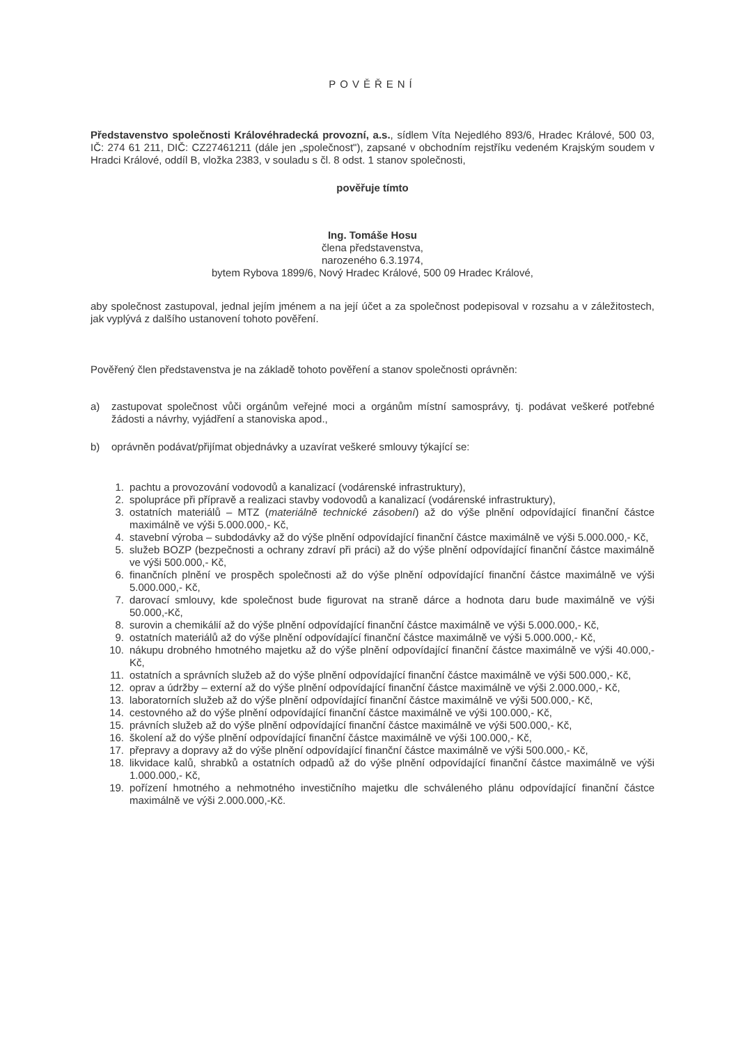POVĚŘENÍ
Představenstvo společnosti Královéhradecká provozní, a.s., sídlem Víta Nejedlého 893/6, Hradec Králové, 500 03, IČ: 274 61 211, DIČ: CZ27461211 (dále jen „společnost"), zapsané v obchodním rejstříku vedeném Krajským soudem v Hradci Králové, oddíl B, vložka 2383, v souladu s čl. 8 odst. 1 stanov společnosti,
pověřuje tímto
Ing. Tomáše Hosu
člena představenstva,
narozeného 6.3.1974,
bytem Rybova 1899/6, Nový Hradec Králové, 500 09 Hradec Králové,
aby společnost zastupoval, jednal jejím jménem a na její účet a za společnost podepisoval v rozsahu a v záležitostech, jak vyplývá z dalšího ustanovení tohoto pověření.
Pověřený člen představenstva je na základě tohoto pověření a stanov společnosti oprávněn:
a) zastupovat společnost vůči orgánům veřejné moci a orgánům místní samosprávy, tj. podávat veškeré potřebné žádosti a návrhy, vyjádření a stanoviska apod.,
b) oprávněn podávat/přijímat objednávky a uzavírat veškeré smlouvy týkající se:
1. pachtu a provozování vodovodů a kanalizací (vodárenské infrastruktury),
2. spolupráce při přípravě a realizaci stavby vodovodů a kanalizací (vodárenské infrastruktury),
3. ostatních materiálů – MTZ (materiálně technické zásobení) až do výše plnění odpovídající finanční částce maximálně ve výši 5.000.000,- Kč,
4. stavební výroba – subdodávky až do výše plnění odpovídající finanční částce maximálně ve výši 5.000.000,- Kč,
5. služeb BOZP (bezpečnosti a ochrany zdraví při práci) až do výše plnění odpovídající finanční částce maximálně ve výši 500.000,- Kč,
6. finančních plnění ve prospěch společnosti až do výše plnění odpovídající finanční částce maximálně ve výši 5.000.000,- Kč,
7. darovací smlouvy, kde společnost bude figurovat na straně dárce a hodnota daru bude maximálně ve výši 50.000,-Kč,
8. surovin a chemikálií až do výše plnění odpovídající finanční částce maximálně ve výši 5.000.000,- Kč,
9. ostatních materiálů až do výše plnění odpovídající finanční částce maximálně ve výši 5.000.000,- Kč,
10. nákupu drobného hmotného majetku až do výše plnění odpovídající finanční částce maximálně ve výši 40.000,- Kč,
11. ostatních a správních služeb až do výše plnění odpovídající finanční částce maximálně ve výši 500.000,- Kč,
12. oprav a údržby – externí až do výše plnění odpovídající finanční částce maximálně ve výši 2.000.000,- Kč,
13. laboratorních služeb až do výše plnění odpovídající finanční částce maximálně ve výši 500.000,- Kč,
14. cestovného až do výše plnění odpovídající finanční částce maximálně ve výši 100.000,- Kč,
15. právních služeb až do výše plnění odpovídající finanční částce maximálně ve výši 500.000,- Kč,
16. školení až do výše plnění odpovídající finanční částce maximálně ve výši 100.000,- Kč,
17. přepravy a dopravy až do výše plnění odpovídající finanční částce maximálně ve výši 500.000,- Kč,
18. likvidace kalů, shrabků a ostatních odpadů až do výše plnění odpovídající finanční částce maximálně ve výši 1.000.000,- Kč,
19. pořízení hmotného a nehmotného investičního majetku dle schváleného plánu odpovídající finanční částce maximálně ve výši 2.000.000,-Kč.